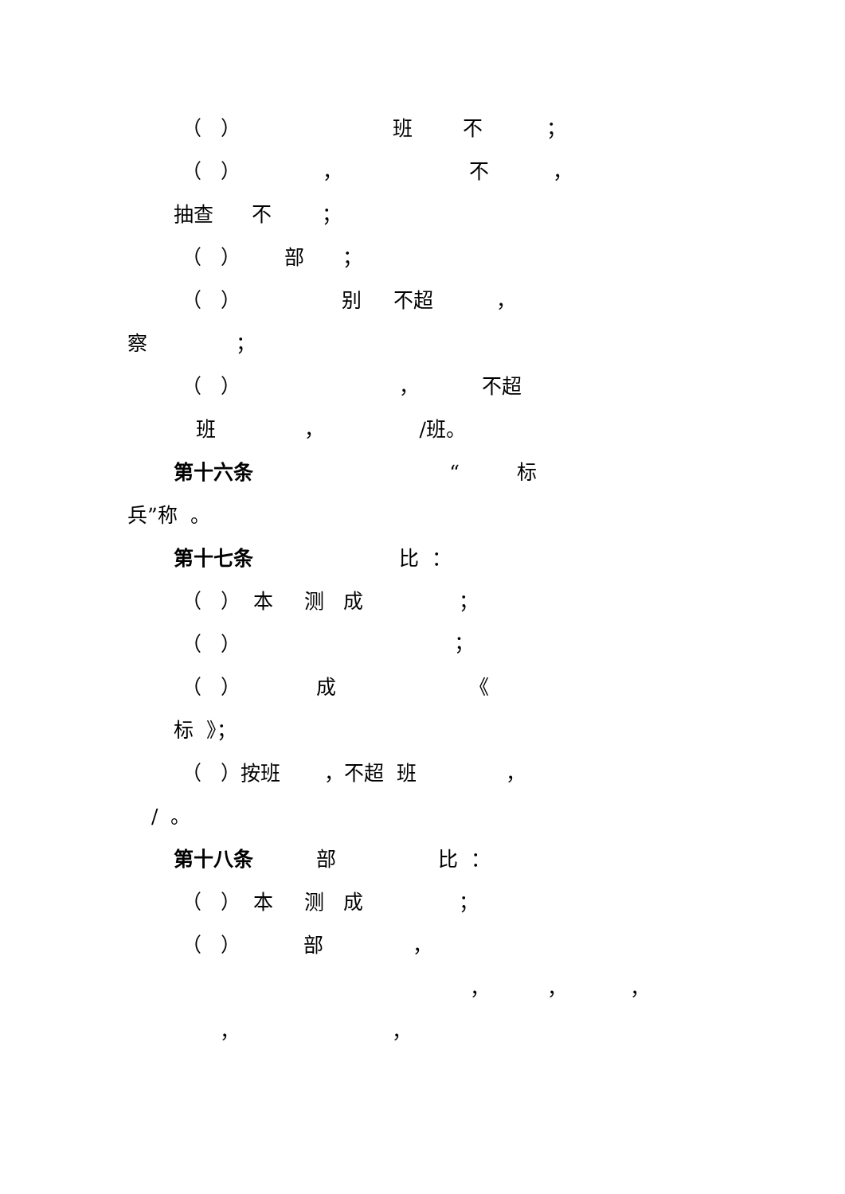（ ） 班 不 ；
（ ） ， 不 ，
抽查 不 ；
（ ） 部 ；
（ ） 别 不超 ，
察 ；
（ ） ， 不超
班 ， /班。
第十六条 “ 标
兵”称 。
第十七条 比 ：
（ ） 本 测 成 ；
（ ） ；
（ ） 成 《
标 》；
（ ）按班 ，不超 班 ，
/ 。
第十八条 部 比 ：
（ ） 本 测 成 ；
（ ） 部 ，
， ， ，
， ，